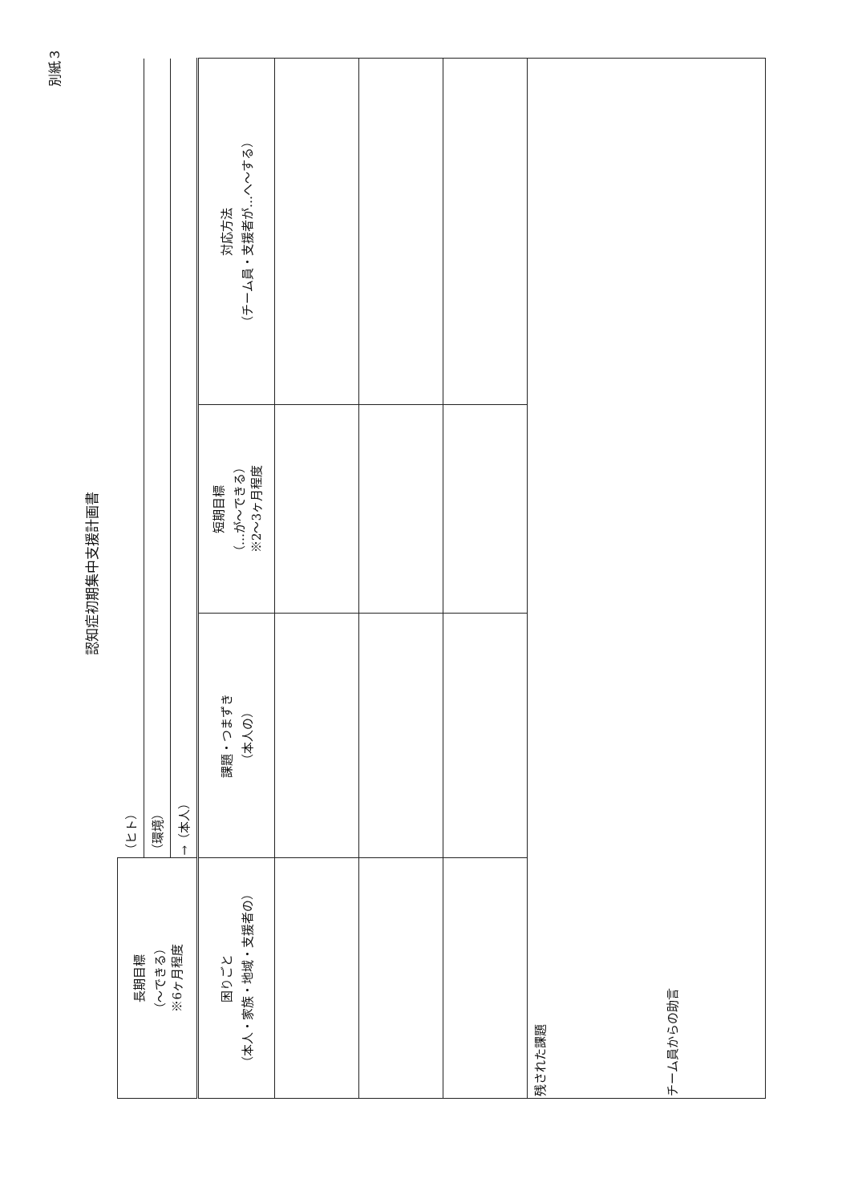別紙３
認知症初期集中支援計画書
| 長期目標 （～できる） ※6ヶ月程度 | / （ヒト） / / （環境） / / →（本人） / | | |
| 困りごと （本人・家族・地域・支援者の） | 課題・つまずき （本人の） | 短期目標 （…が～できる） ※2～3ヶ月程度 | 対応方法 （チーム員・支援者が…へ～する） |
| 残された課題 チーム員からの助言 | | | |